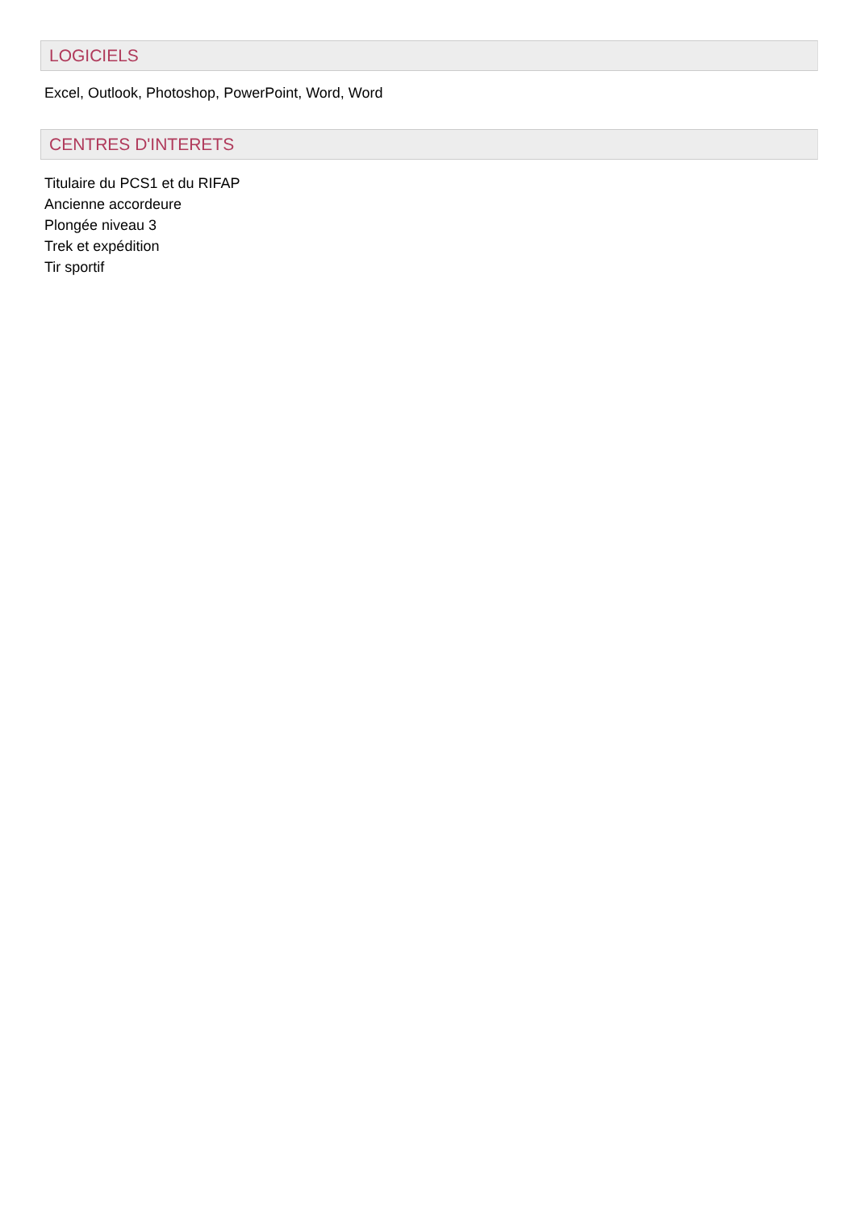LOGICIELS
Excel, Outlook, Photoshop, PowerPoint, Word, Word
CENTRES D'INTERETS
Titulaire du PCS1 et du RIFAP
Ancienne accordeure
Plongée niveau 3
Trek et expédition
Tir sportif